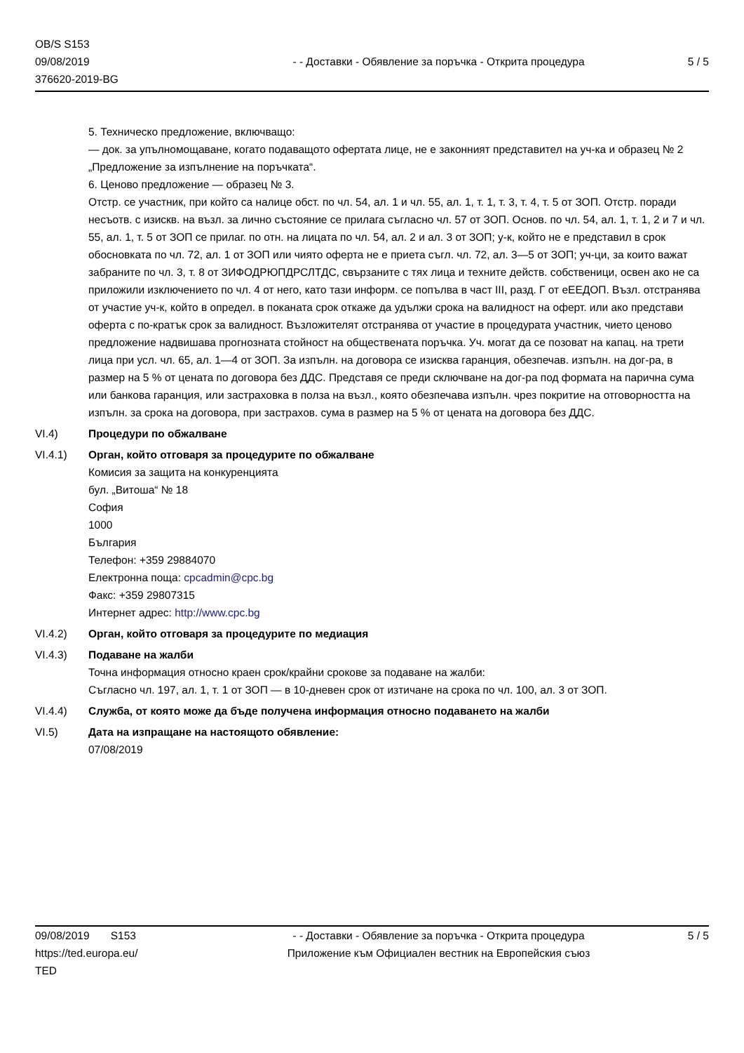OB/S S153
09/08/2019
376620-2019-BG
- - Доставки - Обявление за поръчка - Открита процедура
5 / 5
5. Техническо предложение, включващо:
— док. за упълномощаване, когато подаващото офертата лице, не е законният представител на уч-ка и образец № 2 „Предложение за изпълнение на поръчката“.
6. Ценово предложение — образец № 3.
Отстр. се участник, при който са налице обст. по чл. 54, ал. 1 и чл. 55, ал. 1, т. 1, т. 3, т. 4, т. 5 от ЗОП. Отстр. поради несъотв. с изискв. на възл. за лично състояние се прилага съгласно чл. 57 от ЗОП. Основ. по чл. 54, ал. 1, т. 1, 2 и 7 и чл. 55, ал. 1, т. 5 от ЗОП се прилаг. по отн. на лицата по чл. 54, ал. 2 и ал. 3 от ЗОП; у-к, който не е представил в срок обосновката по чл. 72, ал. 1 от ЗОП или чиято оферта не е приета съгл. чл. 72, ал. 3—5 от ЗОП; уч-ци, за които важат забраните по чл. 3, т. 8 от ЗИФОДРЮПДРСЛТДС, свързаните с тях лица и техните действ. собственици, освен ако не са приложили изключението по чл. 4 от него, като тази информ. се попълва в част III, разд. Г от еЕЕДОП. Възл. отстранява от участие уч-к, който в определ. в поканата срок откаже да удължи срока на валидност на оферт. или ако представи оферта с по-кратък срок за валидност. Възложителят отстранява от участие в процедурата участник, чието ценово предложение надвишава прогнозната стойност на обществената поръчка. Уч. могат да се позоват на капац. на трети лица при усл. чл. 65, ал. 1—4 от ЗОП. За изпълн. на договора се изисква гаранция, обезпечав. изпълн. на дог-ра, в размер на 5 % от цената по договора без ДДС. Представя се преди сключване на дог-ра под формата на парична сума или банкова гаранция, или застраховка в полза на възл., която обезпечава изпълн. чрез покритие на отговорността на изпълн. за срока на договора, при застрахов. сума в размер на 5 % от цената на договора без ДДС.
VI.4) Процедури по обжалване
VI.4.1) Орган, който отговаря за процедурите по обжалване
Комисия за защита на конкуренцията
бул. „Витоша“ № 18
София
1000
България
Телефон: +359 29884070
Електронна поща: cpcadmin@cpc.bg
Факс: +359 29807315
Интернет адрес: http://www.cpc.bg
VI.4.2) Орган, който отговаря за процедурите по медиация
VI.4.3) Подаване на жалби
Точна информация относно краен срок/крайни срокове за подаване на жалби:
Съгласно чл. 197, ал. 1, т. 1 от ЗОП — в 10-дневен срок от изтичане на срока по чл. 100, ал. 3 от ЗОП.
VI.4.4) Служба, от която може да бъде получена информация относно подаването на жалби
VI.5) Дата на изпращане на настоящото обявление:
07/08/2019
09/08/2019 S153
https://ted.europa.eu/
TED
- - Доставки - Обявление за поръчка - Открита процедура
Приложение към Официален вестник на Европейския съюз
5 / 5